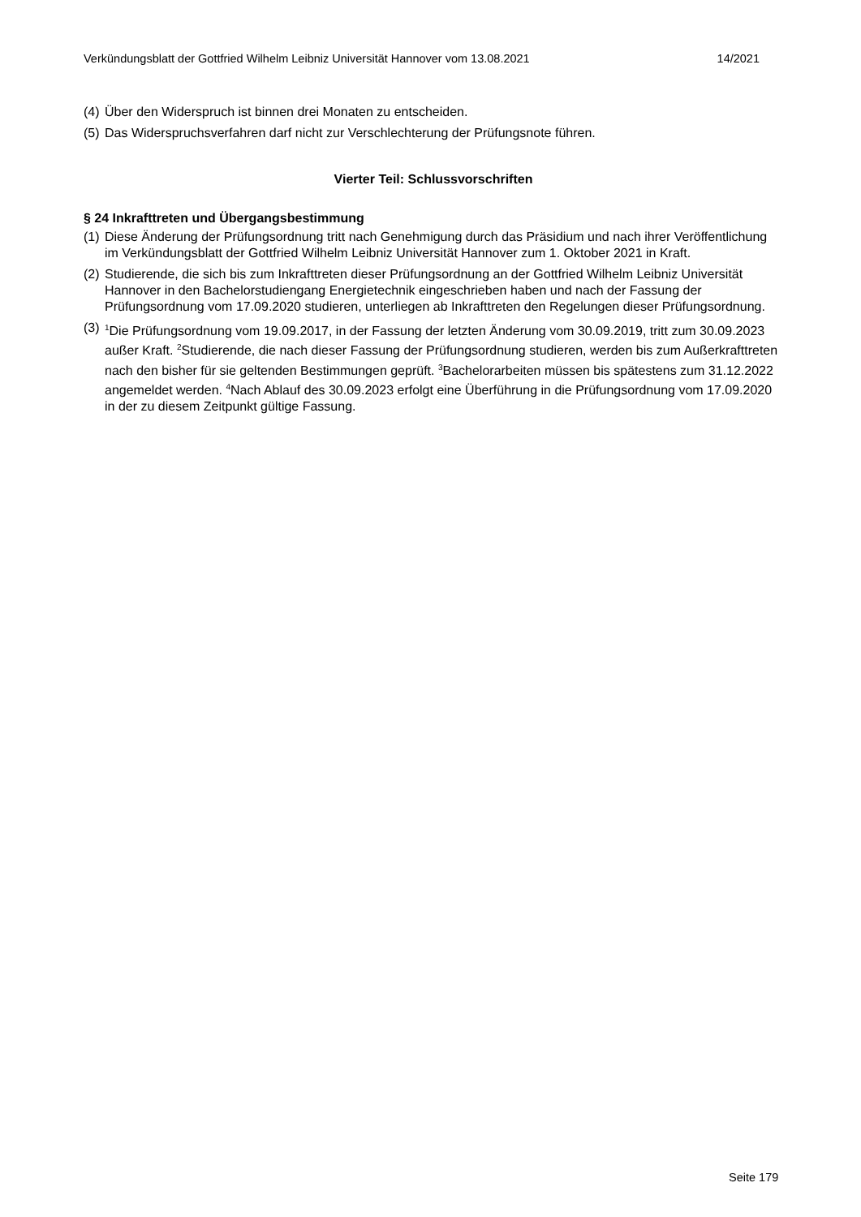Verkündungsblatt der Gottfried Wilhelm Leibniz Universität Hannover vom 13.08.2021 14/2021
(4) Über den Widerspruch ist binnen drei Monaten zu entscheiden.
(5) Das Widerspruchsverfahren darf nicht zur Verschlechterung der Prüfungsnote führen.
Vierter Teil: Schlussvorschriften
§ 24 Inkrafttreten und Übergangsbestimmung
(1) Diese Änderung der Prüfungsordnung tritt nach Genehmigung durch das Präsidium und nach ihrer Veröffentlichung im Verkündungsblatt der Gottfried Wilhelm Leibniz Universität Hannover zum 1. Oktober 2021 in Kraft.
(2) Studierende, die sich bis zum Inkrafttreten dieser Prüfungsordnung an der Gottfried Wilhelm Leibniz Universität Hannover in den Bachelorstudiengang Energietechnik eingeschrieben haben und nach der Fassung der Prüfungsordnung vom 17.09.2020 studieren, unterliegen ab Inkrafttreten den Regelungen dieser Prüfungsordnung.
(3) <sup>1</sup>Die Prüfungsordnung vom 19.09.2017, in der Fassung der letzten Änderung vom 30.09.2019, tritt zum 30.09.2023 außer Kraft. <sup>2</sup>Studierende, die nach dieser Fassung der Prüfungsordnung studieren, werden bis zum Außerkrafttreten nach den bisher für sie geltenden Bestimmungen geprüft. <sup>3</sup>Bachelorarbeiten müssen bis spätestens zum 31.12.2022 angemeldet werden. <sup>4</sup>Nach Ablauf des 30.09.2023 erfolgt eine Überführung in die Prüfungsordnung vom 17.09.2020 in der zu diesem Zeitpunkt gültige Fassung.
Seite 179